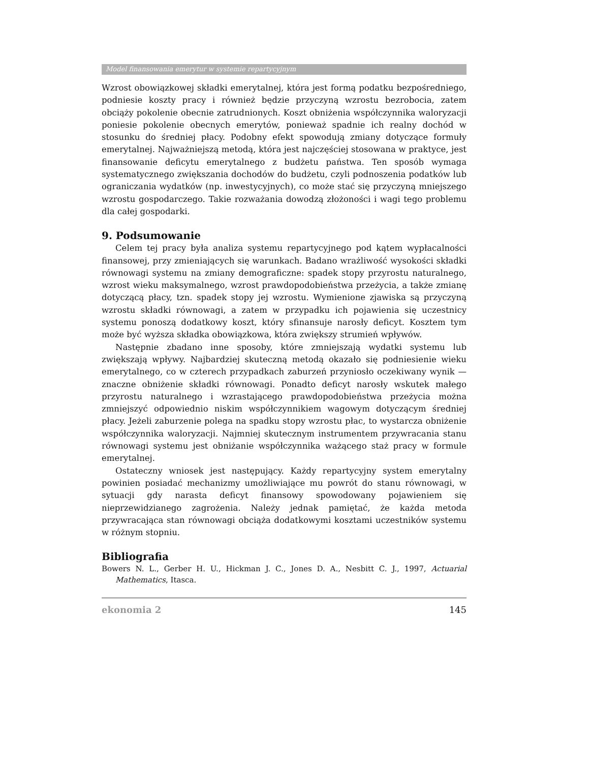Model finansowania emerytur w systemie repartycyjnym
Wzrost obowiązkowej składki emerytalnej, która jest formą podatku bezpośredniego, podniesie koszty pracy i również będzie przyczyną wzrostu bezrobocia, zatem obciąży pokolenie obecnie zatrudnionych. Koszt obniżenia współczynnika waloryzacji poniesie pokolenie obecnych emerytów, ponieważ spadnie ich realny dochód w stosunku do średniej płacy. Podobny efekt spowodują zmiany dotyczące formuły emerytalnej. Najważniejszą metodą, która jest najczęściej stosowana w praktyce, jest finansowanie deficytu emerytalnego z budżetu państwa. Ten sposób wymaga systematycznego zwiększania dochodów do budżetu, czyli podnoszenia podatków lub ograniczania wydatków (np. inwestycyjnych), co może stać się przyczyną mniejszego wzrostu gospodarczego. Takie rozważania dowodzą złożoności i wagi tego problemu dla całej gospodarki.
9. Podsumowanie
Celem tej pracy była analiza systemu repartycyjnego pod kątem wypłacalności finansowej, przy zmieniających się warunkach. Badano wrażliwość wysokości składki równowagi systemu na zmiany demograficzne: spadek stopy przyrostu naturalnego, wzrost wieku maksymalnego, wzrost prawdopodobieństwa przeżycia, a także zmianę dotyczącą płacy, tzn. spadek stopy jej wzrostu. Wymienione zjawiska są przyczyną wzrostu składki równowagi, a zatem w przypadku ich pojawienia się uczestnicy systemu ponoszą dodatkowy koszt, który sfinansuje narosły deficyt. Kosztem tym może być wyższa składka obowiązkowa, która zwiększy strumień wpływów.
Następnie zbadano inne sposoby, które zmniejszają wydatki systemu lub zwiększają wpływy. Najbardziej skuteczną metodą okazało się podniesienie wieku emerytalnego, co w czterech przypadkach zaburzeń przyniosło oczekiwany wynik — znaczne obniżenie składki równowagi. Ponadto deficyt narosły wskutek małego przyrostu naturalnego i wzrastającego prawdopodobieństwa przeżycia można zmniejszyć odpowiednio niskim współczynnikiem wagowym dotyczącym średniej płacy. Jeżeli zaburzenie polega na spadku stopy wzrostu płac, to wystarcza obniżenie współczynnika waloryzacji. Najmniej skutecznym instrumentem przywracania stanu równowagi systemu jest obniżanie współczynnika ważącego staż pracy w formule emerytalnej.
Ostateczny wniosek jest następujący. Każdy repartycyjny system emerytalny powinien posiadać mechanizmy umożliwiające mu powrót do stanu równowagi, w sytuacji gdy narasta deficyt finansowy spowodowany pojawieniem się nieprzewidzianego zagrożenia. Należy jednak pamiętać, że każda metoda przywracająca stan równowagi obciąża dodatkowymi kosztami uczestników systemu w różnym stopniu.
Bibliografia
Bowers N. L., Gerber H. U., Hickman J. C., Jones D. A., Nesbitt C. J., 1997, Actuarial Mathematics, Itasca.
ekonomia 2 145